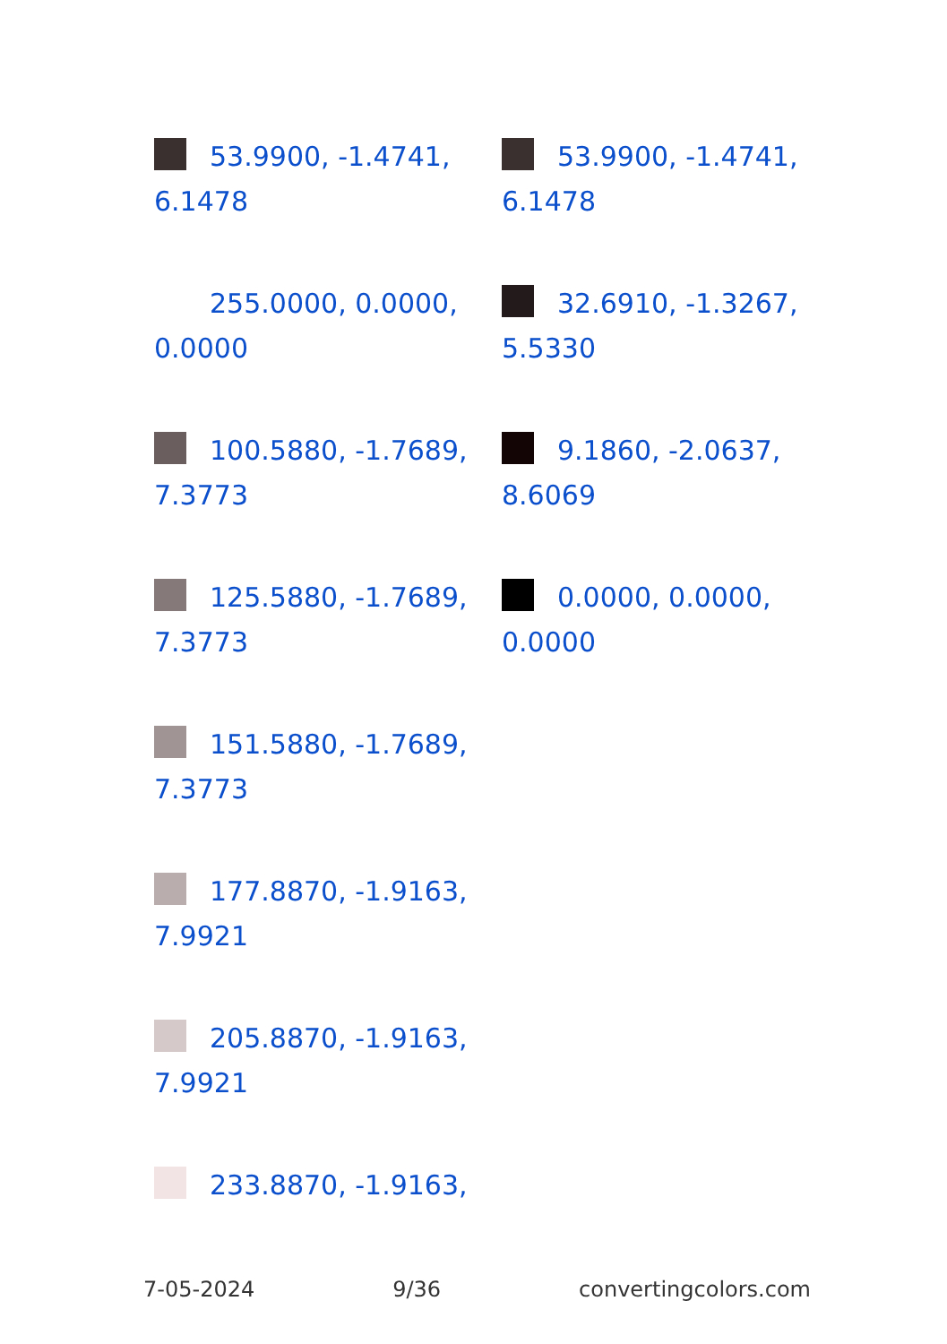53.9900, -1.4741,
6.1478
53.9900, -1.4741,
6.1478
255.0000, 0.0000,
0.0000
32.6910, -1.3267,
5.5330
100.5880, -1.7689,
7.3773
9.1860, -2.0637,
8.6069
125.5880, -1.7689,
7.3773
0.0000, 0.0000,
0.0000
151.5880, -1.7689,
7.3773
177.8870, -1.9163,
7.9921
205.8870, -1.9163,
7.9921
233.8870, -1.9163,
7-05-2024 9/36 convertingcolors.com